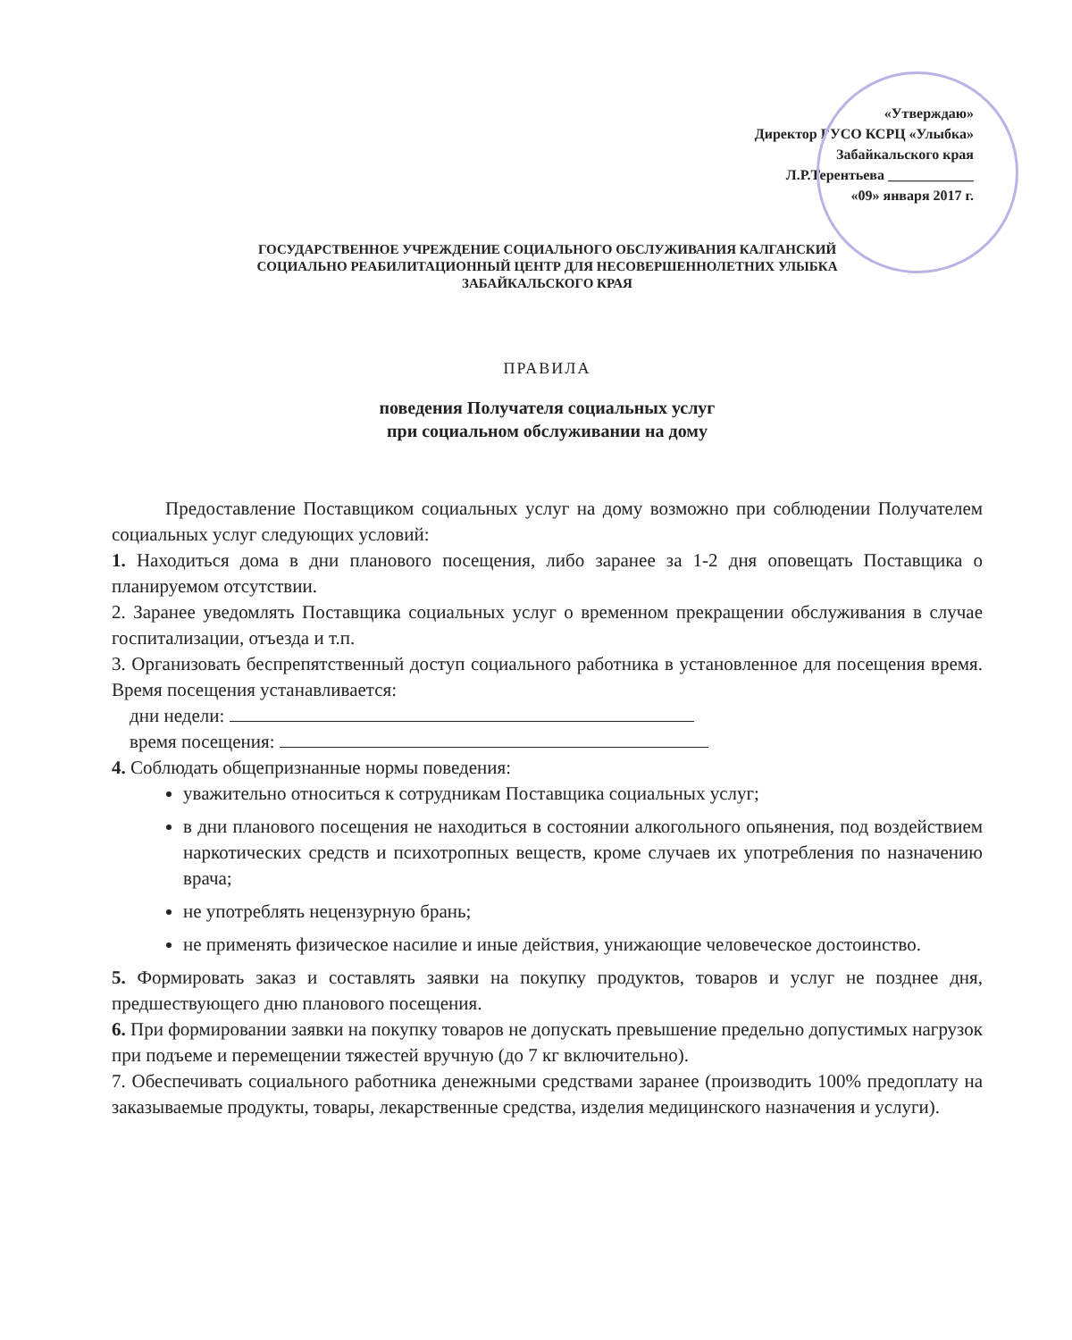«Утверждаю»
Директор ГУСО КСРЦ «Улыбка»
Забайкальского края
Л.Р.Терентьева ____________
«09» января 2017 г.
ГОСУДАРСТВЕННОЕ УЧРЕЖДЕНИЕ СОЦИАЛЬНОГО ОБСЛУЖИВАНИЯ КАЛГАНСКИЙ
СОЦИАЛЬНО РЕАБИЛИТАЦИОННЫЙ ЦЕНТР ДЛЯ НЕСОВЕРШЕННОЛЕТНИХ УЛЫБКА
ЗАБАЙКАЛЬСКОГО КРАЯ
ПРАВИЛА
поведения Получателя социальных услуг
при социальном обслуживании на дому
Предоставление Поставщиком социальных услуг на дому возможно при соблюдении Получателем социальных услуг следующих условий:
1. Находиться дома в дни планового посещения, либо заранее за 1-2 дня оповещать Поставщика о планируемом отсутствии.
2. Заранее уведомлять Поставщика социальных услуг о временном прекращении обслуживания в случае госпитализации, отъезда и т.п.
3. Организовать беспрепятственный доступ социального работника в установленное для посещения время. Время посещения устанавливается:
дни недели:
время посещения:
4. Соблюдать общепризнанные нормы поведения:
уважительно относиться к сотрудникам Поставщика социальных услуг;
в дни планового посещения не находиться в состоянии алкогольного опьянения, под воздействием наркотических средств и психотропных веществ, кроме случаев их употребления по назначению врача;
не употреблять нецензурную брань;
не применять физическое насилие и иные действия, унижающие человеческое достоинство.
5. Формировать заказ и составлять заявки на покупку продуктов, товаров и услуг не позднее дня, предшествующего дню планового посещения.
6. При формировании заявки на покупку товаров не допускать превышение предельно допустимых нагрузок при подъеме и перемещении тяжестей вручную (до 7 кг включительно).
7. Обеспечивать социального работника денежными средствами заранее (производить 100% предоплату на заказываемые продукты, товары, лекарственные средства, изделия медицинского назначения и услуги).